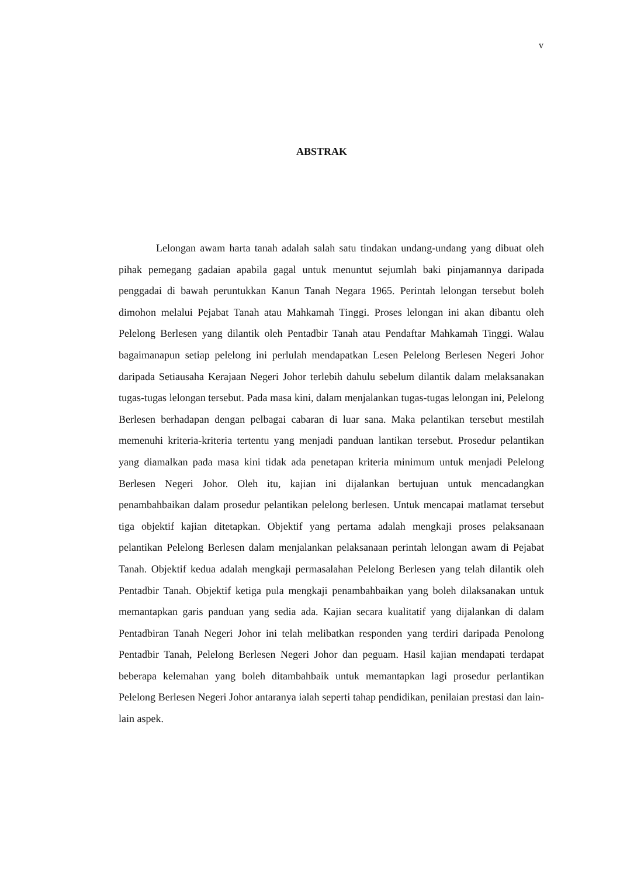v
ABSTRAK
Lelongan awam harta tanah adalah salah satu tindakan undang-undang yang dibuat oleh pihak pemegang gadaian apabila gagal untuk menuntut sejumlah baki pinjamannya daripada penggadai di bawah peruntukkan Kanun Tanah Negara 1965. Perintah lelongan tersebut boleh dimohon melalui Pejabat Tanah atau Mahkamah Tinggi. Proses lelongan ini akan dibantu oleh Pelelong Berlesen yang dilantik oleh Pentadbir Tanah atau Pendaftar Mahkamah Tinggi. Walau bagaimanapun setiap pelelong ini perlulah mendapatkan Lesen Pelelong Berlesen Negeri Johor daripada Setiausaha Kerajaan Negeri Johor terlebih dahulu sebelum dilantik dalam melaksanakan tugas-tugas lelongan tersebut. Pada masa kini, dalam menjalankan tugas-tugas lelongan ini, Pelelong Berlesen berhadapan dengan pelbagai cabaran di luar sana. Maka pelantikan tersebut mestilah memenuhi kriteria-kriteria tertentu yang menjadi panduan lantikan tersebut. Prosedur pelantikan yang diamalkan pada masa kini tidak ada penetapan kriteria minimum untuk menjadi Pelelong Berlesen Negeri Johor. Oleh itu, kajian ini dijalankan bertujuan untuk mencadangkan penambahbaikan dalam prosedur pelantikan pelelong berlesen. Untuk mencapai matlamat tersebut tiga objektif kajian ditetapkan. Objektif yang pertama adalah mengkaji proses pelaksanaan pelantikan Pelelong Berlesen dalam menjalankan pelaksanaan perintah lelongan awam di Pejabat Tanah. Objektif kedua adalah mengkaji permasalahan Pelelong Berlesen yang telah dilantik oleh Pentadbir Tanah. Objektif ketiga pula mengkaji penambahbaikan yang boleh dilaksanakan untuk memantapkan garis panduan yang sedia ada. Kajian secara kualitatif yang dijalankan di dalam Pentadbiran Tanah Negeri Johor ini telah melibatkan responden yang terdiri daripada Penolong Pentadbir Tanah, Pelelong Berlesen Negeri Johor dan peguam. Hasil kajian mendapati terdapat beberapa kelemahan yang boleh ditambahbaik untuk memantapkan lagi prosedur perlantikan Pelelong Berlesen Negeri Johor antaranya ialah seperti tahap pendidikan, penilaian prestasi dan lain-lain aspek.